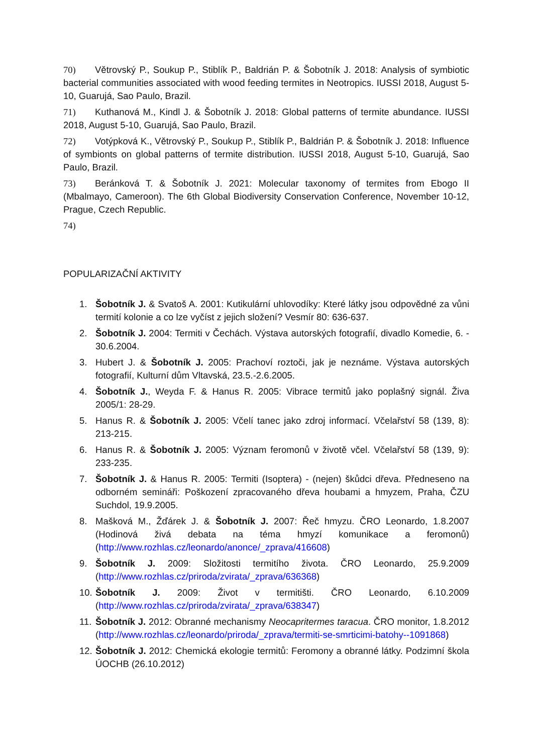70) Větrovský P., Soukup P., Stiblík P., Baldrián P. & Šobotník J. 2018: Analysis of symbiotic bacterial communities associated with wood feeding termites in Neotropics. IUSSI 2018, August 5-10, Guarujá, Sao Paulo, Brazil.
71) Kuthanová M., Kindl J. & Šobotník J. 2018: Global patterns of termite abundance. IUSSI 2018, August 5-10, Guarujá, Sao Paulo, Brazil.
72) Votýpková K., Větrovský P., Soukup P., Stiblík P., Baldrián P. & Šobotník J. 2018: Influence of symbionts on global patterns of termite distribution. IUSSI 2018, August 5-10, Guarujá, Sao Paulo, Brazil.
73) Beránková T. & Šobotník J. 2021: Molecular taxonomy of termites from Ebogo II (Mbalmayo, Cameroon). The 6th Global Biodiversity Conservation Conference, November 10-12, Prague, Czech Republic.
74)
POPULARIZAČNÍ AKTIVITY
1. Šobotník J. & Svatoš A. 2001: Kutikulární uhlovodíky: Které látky jsou odpovědné za vůni termití kolonie a co lze vyčíst z jejich složení? Vesmír 80: 636-637.
2. Šobotník J. 2004: Termiti v Čechách. Výstava autorských fotografií, divadlo Komedie, 6. - 30.6.2004.
3. Hubert J. & Šobotník J. 2005: Prachoví roztoči, jak je neznáme. Výstava autorských fotografií, Kulturní dům Vltavská, 23.5.-2.6.2005.
4. Šobotník J., Weyda F. & Hanus R. 2005: Vibrace termitů jako poplašný signál. Živa 2005/1: 28-29.
5. Hanus R. & Šobotník J. 2005: Včelí tanec jako zdroj informací. Včelařství 58 (139, 8): 213-215.
6. Hanus R. & Šobotník J. 2005: Význam feromonů v životě včel. Včelařství 58 (139, 9): 233-235.
7. Šobotník J. & Hanus R. 2005: Termiti (Isoptera) - (nejen) škůdci dřeva. Předneseno na odborném semináři: Poškození zpracovaného dřeva houbami a hmyzem, Praha, ČZU Suchdol, 19.9.2005.
8. Mašková M., Žďárek J. & Šobotník J. 2007: Řeč hmyzu. ČRO Leonardo, 1.8.2007 (Hodinová živá debata na téma hmyzí komunikace a feromonů) (http://www.rozhlas.cz/leonardo/anonce/_zprava/416608)
9. Šobotník J. 2009: Složitosti termitího života. ČRO Leonardo, 25.9.2009 (http://www.rozhlas.cz/priroda/zvirata/_zprava/636368)
10. Šobotník J. 2009: Život v termitišti. ČRO Leonardo, 6.10.2009 (http://www.rozhlas.cz/priroda/zvirata/_zprava/638347)
11. Šobotník J. 2012: Obranné mechanismy Neocapritermes taracua. ČRO monitor, 1.8.2012 (http://www.rozhlas.cz/leonardo/priroda/_zprava/termiti-se-smrticimi-batohy--1091868)
12. Šobotník J. 2012: Chemická ekologie termitů: Feromony a obranné látky. Podzimní škola ÚOCHB (26.10.2012)